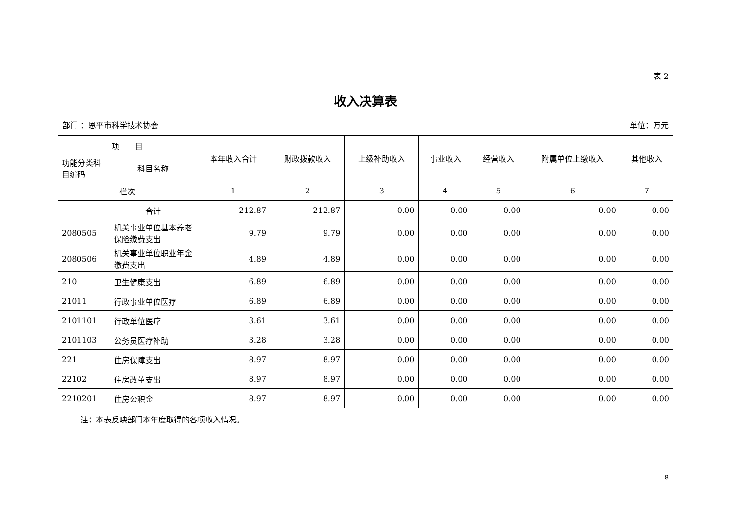表 2
收入决算表
部门 ：恩平市科学技术协会 单位：万元
| 项 目 | | 本年收入合计 | 财政拨款收入 | 上级补助收入 | 事业收入 | 经营收入 | 附属单位上缴收入 | 其他收入 |
| --- | --- | --- | --- | --- | --- | --- | --- | --- |
| 功能分类科目编码 | 科目名称 | | | | | | | |
| 栏次 | | 1 | 2 | 3 | 4 | 5 | 6 | 7 |
| | 合计 | 212.87 | 212.87 | 0.00 | 0.00 | 0.00 | 0.00 | 0.00 |
| 2080505 | 机关事业单位基本养老保险缴费支出 | 9.79 | 9.79 | 0.00 | 0.00 | 0.00 | 0.00 | 0.00 |
| 2080506 | 机关事业单位职业年金缴费支出 | 4.89 | 4.89 | 0.00 | 0.00 | 0.00 | 0.00 | 0.00 |
| 210 | 卫生健康支出 | 6.89 | 6.89 | 0.00 | 0.00 | 0.00 | 0.00 | 0.00 |
| 21011 | 行政事业单位医疗 | 6.89 | 6.89 | 0.00 | 0.00 | 0.00 | 0.00 | 0.00 |
| 2101101 | 行政单位医疗 | 3.61 | 3.61 | 0.00 | 0.00 | 0.00 | 0.00 | 0.00 |
| 2101103 | 公务员医疗补助 | 3.28 | 3.28 | 0.00 | 0.00 | 0.00 | 0.00 | 0.00 |
| 221 | 住房保障支出 | 8.97 | 8.97 | 0.00 | 0.00 | 0.00 | 0.00 | 0.00 |
| 22102 | 住房改革支出 | 8.97 | 8.97 | 0.00 | 0.00 | 0.00 | 0.00 | 0.00 |
| 2210201 | 住房公积金 | 8.97 | 8.97 | 0.00 | 0.00 | 0.00 | 0.00 | 0.00 |
注：本表反映部门本年度取得的各项收入情况。
8